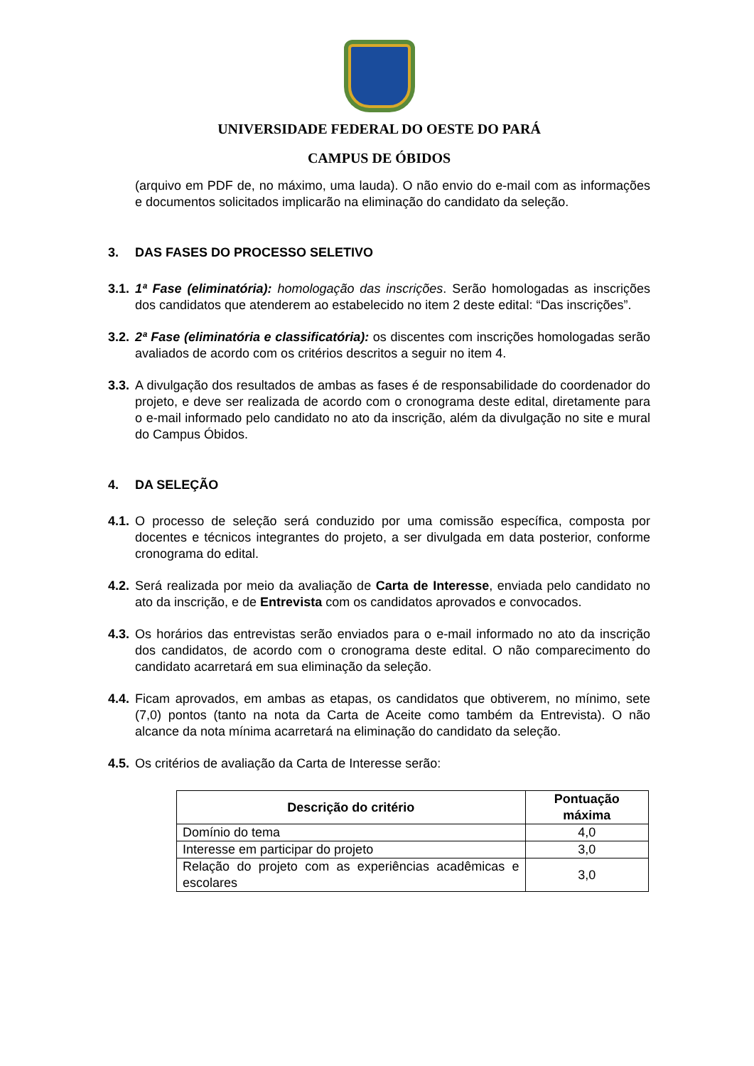UNIVERSIDADE FEDERAL DO OESTE DO PARÁ
CAMPUS DE ÓBIDOS
(arquivo em PDF de, no máximo, uma lauda). O não envio do e-mail com as informações e documentos solicitados implicarão na eliminação do candidato da seleção.
3. DAS FASES DO PROCESSO SELETIVO
3.1.
1ª Fase (eliminatória): homologação das inscrições. Serão homologadas as inscrições dos candidatos que atenderem ao estabelecido no item 2 deste edital: “Das inscrições”.
3.2.
2ª Fase (eliminatória e classificatória): os discentes com inscrições homologadas serão avaliados de acordo com os critérios descritos a seguir no item 4.
3.3.
A divulgação dos resultados de ambas as fases é de responsabilidade do coordenador do projeto, e deve ser realizada de acordo com o cronograma deste edital, diretamente para o e-mail informado pelo candidato no ato da inscrição, além da divulgação no site e mural do Campus Óbidos.
4. DA SELEÇÃO
4.1.
O processo de seleção será conduzido por uma comissão específica, composta por docentes e técnicos integrantes do projeto, a ser divulgada em data posterior, conforme cronograma do edital.
4.2.
Será realizada por meio da avaliação de Carta de Interesse, enviada pelo candidato no ato da inscrição, e de Entrevista com os candidatos aprovados e convocados.
4.3.
Os horários das entrevistas serão enviados para o e-mail informado no ato da inscrição dos candidatos, de acordo com o cronograma deste edital. O não comparecimento do candidato acarretará em sua eliminação da seleção.
4.4.
Ficam aprovados, em ambas as etapas, os candidatos que obtiverem, no mínimo, sete (7,0) pontos (tanto na nota da Carta de Aceite como também da Entrevista). O não alcance da nota mínima acarretará na eliminação do candidato da seleção.
4.5.
Os critérios de avaliação da Carta de Interesse serão:
| Descrição do critério | Pontuação máxima |
| --- | --- |
| Domínio do tema | 4,0 |
| Interesse em participar do projeto | 3,0 |
| Relação do projeto com as experiências acadêmicas e escolares | 3,0 |